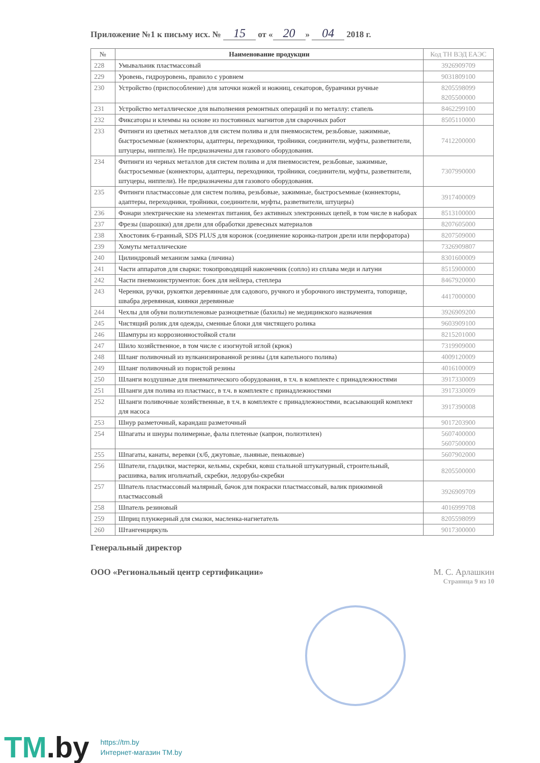Приложение №1 к письму исх. № 15 от « 20 » 04 2018 г.
| № | Наименование продукции | Код ТН ВЭД ЕАЭС |
| --- | --- | --- |
| 228 | Умывальник пластмассовый | 3926909709 |
| 229 | Уровень, гидроуровень, правило с уровнем | 9031809100 |
| 230 | Устройство (приспособление) для заточки ножей и ножниц, секаторов, буравчики ручные | 8205598099 8205500000 |
| 231 | Устройство металлическое для выполнения ремонтных операций и по металлу: стапель | 8462299100 |
| 232 | Фиксаторы и клеммы на основе из постоянных магнитов для сварочных работ | 8505110000 |
| 233 | Фитинги из цветных металлов для систем полива и для пневмосистем, резьбовые, зажимные, быстросъемные (коннекторы, адаптеры, переходники, тройники, соединители, муфты, разветвители, штуцеры, ниппели). Не предназначены для газового оборудования. | 7412200000 |
| 234 | Фитинги из черных металлов для систем полива и для пневмосистем, резьбовые, зажимные, быстросъемные (коннекторы, адаптеры, переходники, тройники, соединители, муфты, разветвители, штуцеры, ниппели). Не предназначены для газового оборудования. | 7307990000 |
| 235 | Фитинги пластмассовые для систем полива, резьбовые, зажимные, быстросъемные (коннекторы, адаптеры, переходники, тройники, соединители, муфты, разветвители, штуцеры) | 3917400009 |
| 236 | Фонари электрические на элементах питания, без активных электронных цепей, в том числе в наборах | 8513100000 |
| 237 | Фрезы (шарошки) для дрели для обработки древесных материалов | 8207605000 |
| 238 | Хвостовик 6-гранный, SDS PLUS для коронок (соединение коронка-патрон дрели или перфоратора) | 8207509000 |
| 239 | Хомуты металлические | 7326909807 |
| 240 | Цилиндровый механизм замка (личина) | 8301600009 |
| 241 | Части аппаратов для сварки: токопроводящий наконечник (сопло) из сплава меди и латуни | 8515900000 |
| 242 | Части пневмоинструментов: боек для нейлера, степлера | 8467920000 |
| 243 | Черенки, ручки, рукоятки деревянные для садового, ручного и уборочного инструмента, топорище, швабра деревянная, киянки деревянные | 4417000000 |
| 244 | Чехлы для обуви полиэтиленовые разноцветные (бахилы) не медицинского назначения | 3926909200 |
| 245 | Чистящий ролик для одежды, сменные блоки для чистящего ролика | 9603909100 |
| 246 | Шампуры из коррозионностойкой стали | 8215201000 |
| 247 | Шило хозяйственное, в том числе с изогнутой иглой (крюк) | 7319909000 |
| 248 | Шланг поливочный из вулканизированной резины (для капельного полива) | 4009120009 |
| 249 | Шланг поливочный из пористой резины | 4016100009 |
| 250 | Шланги воздушные для пневматического оборудования, в т.ч. в комплекте с принадлежностями | 3917330009 |
| 251 | Шланги для полива из пластмасс, в т.ч. в комплекте с принадлежностями | 3917330009 |
| 252 | Шланги поливочные хозяйственные, в т.ч. в комплекте с принадлежностями, всасывающий комплект для насоса | 3917390008 |
| 253 | Шнур разметочный, карандаш разметочный | 9017203900 |
| 254 | Шпагаты и шнуры полимерные, фалы плетеные (капрон, полиэтилен) | 5607400000 5607500000 |
| 255 | Шпагаты, канаты, веревки (х/б, джутовые, льняные, пеньковые) | 5607902000 |
| 256 | Шпатели, гладилки, мастерки, кельмы, скребки, ковш стальной штукатурный, строительный, расшивка, валик игольчатый, скребки, ледорубы-скребки | 8205500000 |
| 257 | Шпатель пластмассовый малярный, бачок для покраски пластмассовый, валик прижимной пластмассовый | 3926909709 |
| 258 | Шпатель резиновый | 4016999708 |
| 259 | Шприц плунжерный для смазки, масленка-нагнетатель | 8205598099 |
| 260 | Штангенциркуль | 9017300000 |
Генеральный директор
ООО «Региональный центр сертификации» М. С. Арлашкин
Страница 9 из 10
TM.by
https://tm.by
Интернет-магазин TM.by